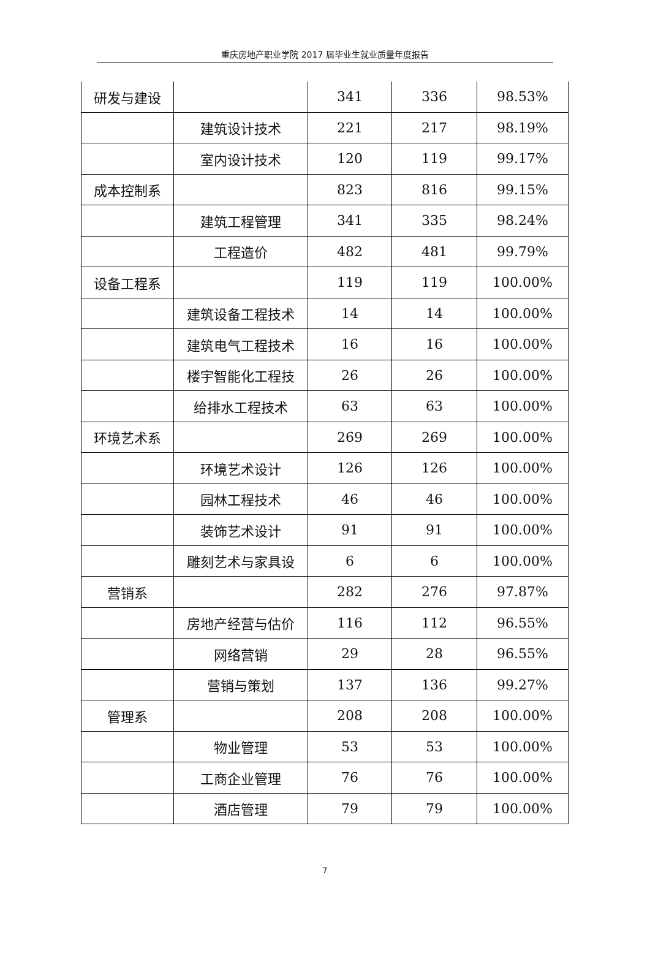重庆房地产职业学院 2017 届毕业生就业质量年度报告
| 研发与建设 | | 341 | 336 | 98.53% |
| | 建筑设计技术 | 221 | 217 | 98.19% |
| | 室内设计技术 | 120 | 119 | 99.17% |
| 成本控制系 | | 823 | 816 | 99.15% |
| | 建筑工程管理 | 341 | 335 | 98.24% |
| | 工程造价 | 482 | 481 | 99.79% |
| 设备工程系 | | 119 | 119 | 100.00% |
| | 建筑设备工程技术 | 14 | 14 | 100.00% |
| | 建筑电气工程技术 | 16 | 16 | 100.00% |
| | 楼宇智能化工程技 | 26 | 26 | 100.00% |
| | 给排水工程技术 | 63 | 63 | 100.00% |
| 环境艺术系 | | 269 | 269 | 100.00% |
| | 环境艺术设计 | 126 | 126 | 100.00% |
| | 园林工程技术 | 46 | 46 | 100.00% |
| | 装饰艺术设计 | 91 | 91 | 100.00% |
| | 雕刻艺术与家具设 | 6 | 6 | 100.00% |
| 营销系 | | 282 | 276 | 97.87% |
| | 房地产经营与估价 | 116 | 112 | 96.55% |
| | 网络营销 | 29 | 28 | 96.55% |
| | 营销与策划 | 137 | 136 | 99.27% |
| 管理系 | | 208 | 208 | 100.00% |
| | 物业管理 | 53 | 53 | 100.00% |
| | 工商企业管理 | 76 | 76 | 100.00% |
| | 酒店管理 | 79 | 79 | 100.00% |
7